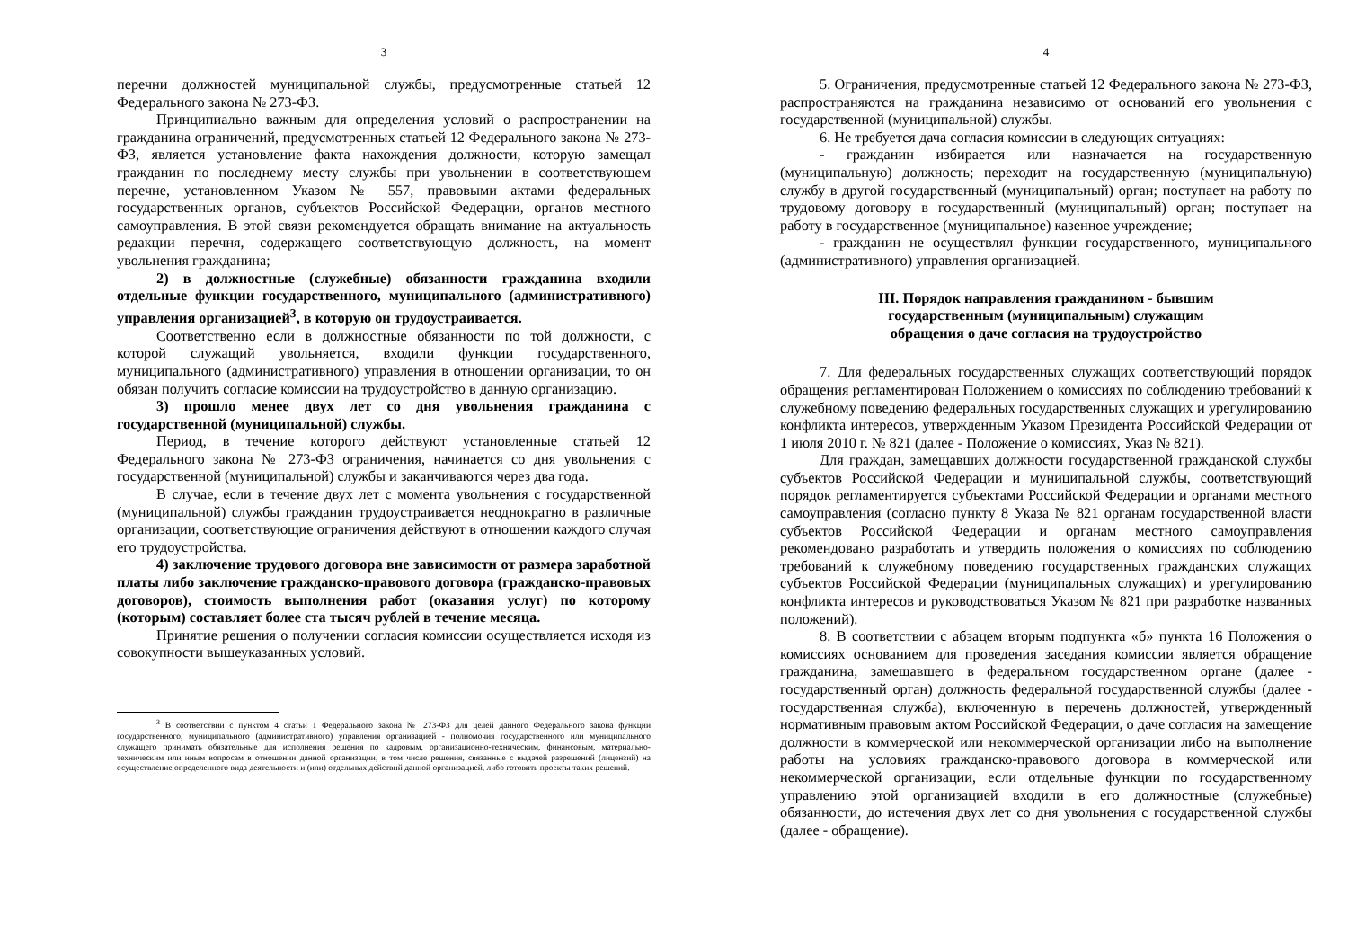3
перечни должностей муниципальной службы, предусмотренные статьей 12 Федерального закона № 273-ФЗ.
Принципиально важным для определения условий о распространении на гражданина ограничений, предусмотренных статьей 12 Федерального закона № 273-ФЗ, является установление факта нахождения должности, которую замещал гражданин по последнему месту службы при увольнении в соответствующем перечне, установленном Указом № 557, правовыми актами федеральных государственных органов, субъектов Российской Федерации, органов местного самоуправления. В этой связи рекомендуется обращать внимание на актуальность редакции перечня, содержащего соответствующую должность, на момент увольнения гражданина;
2) в должностные (служебные) обязанности гражданина входили отдельные функции государственного, муниципального (административного) управления организацией<sup>3</sup>, в которую он трудоустраивается.
Соответственно если в должностные обязанности по той должности, с которой служащий увольняется, входили функции государственного, муниципального (административного) управления в отношении организации, то он обязан получить согласие комиссии на трудоустройство в данную организацию.
3) прошло менее двух лет со дня увольнения гражданина с государственной (муниципальной) службы.
Период, в течение которого действуют установленные статьей 12 Федерального закона № 273-ФЗ ограничения, начинается со дня увольнения с государственной (муниципальной) службы и заканчиваются через два года.
В случае, если в течение двух лет с момента увольнения с государственной (муниципальной) службы гражданин трудоустраивается неоднократно в различные организации, соответствующие ограничения действуют в отношении каждого случая его трудоустройства.
4) заключение трудового договора вне зависимости от размера заработной платы либо заключение гражданско-правового договора (гражданско-правовых договоров), стоимость выполнения работ (оказания услуг) по которому (которым) составляет более ста тысяч рублей в течение месяца.
Принятие решения о получении согласия комиссии осуществляется исходя из совокупности вышеуказанных условий.
<sup>3</sup> В соответствии с пунктом 4 статьи 1 Федерального закона № 273-ФЗ для целей данного Федерального закона функции государственного, муниципального (административного) управления организацией - полномочия государственного или муниципального служащего принимать обязательные для исполнения решения по кадровым, организационно-техническим, финансовым, материально-техническим или иным вопросам в отношении данной организации, в том числе решения, связанные с выдачей разрешений (лицензий) на осуществление определенного вида деятельности и (или) отдельных действий данной организацией, либо готовить проекты таких решений.
4
5. Ограничения, предусмотренные статьей 12 Федерального закона № 273-ФЗ, распространяются на гражданина независимо от оснований его увольнения с государственной (муниципальной) службы.
6. Не требуется дача согласия комиссии в следующих ситуациях:
- гражданин избирается или назначается на государственную (муниципальную) должность; переходит на государственную (муниципальную) службу в другой государственный (муниципальный) орган; поступает на работу по трудовому договору в государственный (муниципальный) орган; поступает на работу в государственное (муниципальное) казенное учреждение;
- гражданин не осуществлял функции государственного, муниципального (административного) управления организацией.
III. Порядок направления гражданином - бывшим
государственным (муниципальным) служащим
обращения о даче согласия на трудоустройство
7. Для федеральных государственных служащих соответствующий порядок обращения регламентирован Положением о комиссиях по соблюдению требований к служебному поведению федеральных государственных служащих и урегулированию конфликта интересов, утвержденным Указом Президента Российской Федерации от 1 июля 2010 г. № 821 (далее - Положение о комиссиях, Указ № 821).
Для граждан, замещавших должности государственной гражданской службы субъектов Российской Федерации и муниципальной службы, соответствующий порядок регламентируется субъектами Российской Федерации и органами местного самоуправления (согласно пункту 8 Указа № 821 органам государственной власти субъектов Российской Федерации и органам местного самоуправления рекомендовано разработать и утвердить положения о комиссиях по соблюдению требований к служебному поведению государственных гражданских служащих субъектов Российской Федерации (муниципальных служащих) и урегулированию конфликта интересов и руководствоваться Указом № 821 при разработке названных положений).
8. В соответствии с абзацем вторым подпункта «б» пункта 16 Положения о комиссиях основанием для проведения заседания комиссии является обращение гражданина, замещавшего в федеральном государственном органе (далее - государственный орган) должность федеральной государственной службы (далее - государственная служба), включенную в перечень должностей, утвержденный нормативным правовым актом Российской Федерации, о даче согласия на замещение должности в коммерческой или некоммерческой организации либо на выполнение работы на условиях гражданско-правового договора в коммерческой или некоммерческой организации, если отдельные функции по государственному управлению этой организацией входили в его должностные (служебные) обязанности, до истечения двух лет со дня увольнения с государственной службы (далее - обращение).